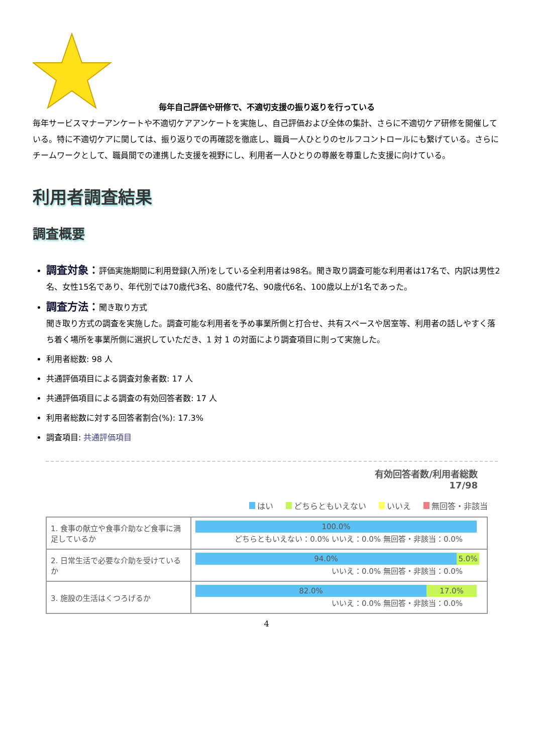毎年自己評価や研修で、不適切支援の振り返りを行っている
毎年サービスマナーアンケートや不適切ケアアンケートを実施し、自己評価および全体の集計、さらに不適切ケア研修を開催している。特に不適切ケアに関しては、振り返りでの再確認を徹底し、職員一人ひとりのセルフコントロールにも繋げている。さらにチームワークとして、職員間での連携した支援を視野にし、利用者一人ひとりの尊厳を尊重した支援に向けている。
利用者調査結果
調査概要
調査対象：評価実施期間に利用登録(入所)をしている全利用者は98名。聞き取り調査可能な利用者は17名で、内訳は男性2名、女性15名であり、年代別では70歳代3名、80歳代7名、90歳代6名、100歳以上が1名であった。
調査方法：聞き取り方式
聞き取り方式の調査を実施した。調査可能な利用者を予め事業所側と打合せ、共有スペースや居室等、利用者の話しやすく落ち着く場所を事業所側に選択していただき、1 対 1 の対面により調査項目に則って実施した。
利用者総数: 98 人
共通評価項目による調査対象者数: 17 人
共通評価項目による調査の有効回答者数: 17 人
利用者総数に対する回答者割合(%): 17.3%
調査項目: 共通評価項目
有効回答者数/利用者総数
17/98
はい どちらともいえない いいえ 無回答・非該当
| 1. 食事の献立や食事介助など食事に満足しているか | 100.0% どちらともいえない：0.0% いいえ：0.0% 無回答・非該当：0.0% |
| 2. 日常生活で必要な介助を受けているか | 94.0% 5.0% いいえ：0.0% 無回答・非該当：0.0% |
| 3. 施設の生活はくつろげるか | 82.0% 17.0% いいえ：0.0% 無回答・非該当：0.0% |
4